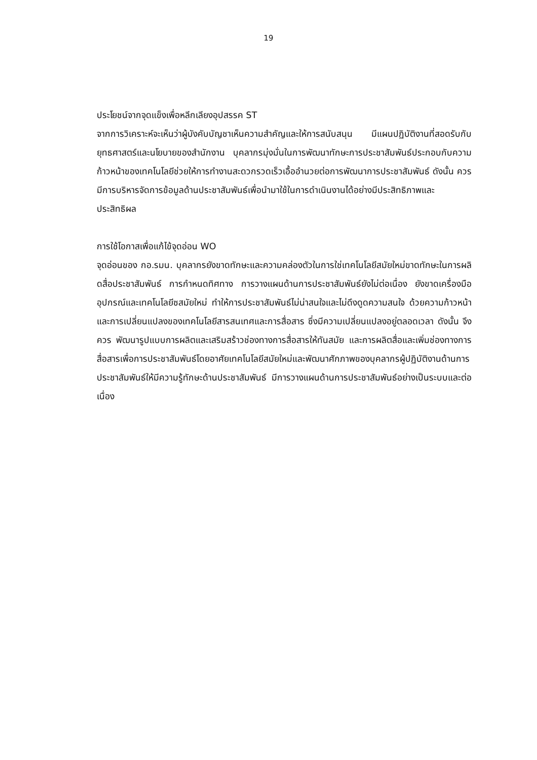19
ประโยชน์จากจุดแข็งเพื่อหลีกเลียงอุปสรรค ST
จากการวิเคราะห์จะเห็นว่าผู้บังคับบัญชาเห็นความสำคัญและให้การสนับสนุน มีแผนปฏิบัติงานที่สอดรับกับยุทธศาสตร์และนโยบายของสำนักงาน บุคลากรมุ่งมั่นในการพัฒนาทักษะการประชาสัมพันธ์ประกอบกับความก้าวหน้าของเทคโนโลยีช่วยให้การทำงานสะดวกรวดเร็วเอื้ออำนวยต่อการพัฒนาการประชาสัมพันธ์ ดังนั้น ควรมีการบริหารจัดการข้อมูลด้านประชาสัมพันธ์เพื่อนำมาใช้ในการดำเนินงานได้อย่างมีประสิทธิภาพและประสิทธิผล
การใช้โอกาสเพื่อแก้ไข้จุดอ่อน WO
จุดอ่อนของ กอ.รมน. บุคลากรยังขาดทักษะและความคล่องตัวในการใช่เทคโนโลยีสมัยใหม่ขาดทักษะในการผลิดสื่อประชาสัมพันธ์ การกำหนดทิศทาง การวางแผนด้านการประชาสัมพันธ์ยังไม่ต่อเนื่อง ยังขาดเครื่องมือ อุปกรณ์และเทคโนโลยีซสมัยใหม่ ทำให้การประชาสัมพันธ์ไม่น่าสนใจและไม่ดึงดูดความสนใจ ด้วยความก้าวหน้าและการเปลี่ยนแปลงของเทคโนโลยีสารสนเทศและการสื่อสาร ซึ่งมีความเปลี่ยนแปลงอยู่ตลอดเวลา ดังนั้น จึงควร พัฒนารูปแบบการผลิตและเสริมสร้าวช่องทางการสื่อสารให้ทันสมัย และการผลิตสื่อและเพิ่มช่องทางการสื่อสารเพื่อการประชาสัมพันธ์โดยอาศัยเทคโนโลยีสมัยใหม่และพัฒนาศักภาพของบุคลากรผู้ปฏิบัติงานด้านการประชาสัมพันธ์ให้มีความรู้ทักษะด้านประชาสัมพันธ์ มีการวางแผนด้านการประชาสัมพันธ์อย่างเป็นระบบและต่อเนื่อง